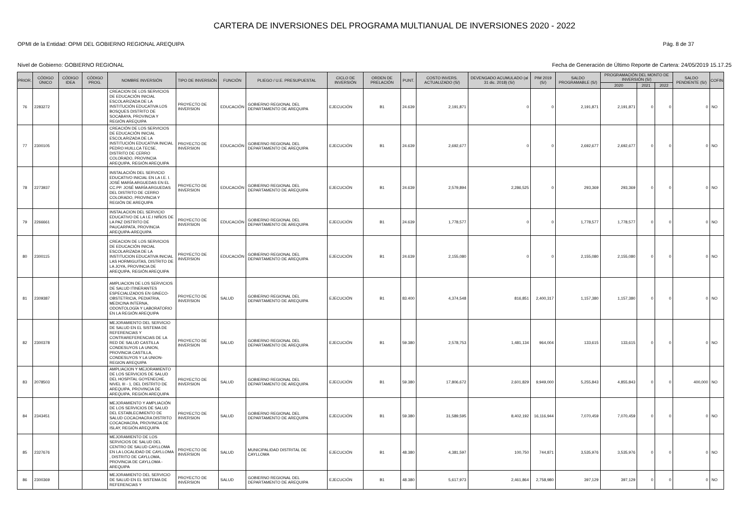CARTERA DE INVERSIONES DEL PROGRAMA MULTIANUAL DE INVERSIONES 2020 - 2022
OPMI de la Entidad: OPMI DEL GOBIERNO REGIONAL AREQUIPA Pág. 8 de 37
Nivel de Gobierno: GOBIERNO REGIONAL Fecha de Generación de Último Reporte de Cartera: 24/05/2019 15.17.25
| PRIOR. | CÓDIGO ÚNICO | CÓDIGO IDEA | CÓDIGO PROG. | NOMBRE INVERSIÓN | TIPO DE INVERSIÓN | FUNCIÓN | PLIEGO / U.E. PRESUPUESTAL | CICLO DE INVERSIÓN | ORDEN DE PRELACIÓN | PUNT. | COSTO INVERS. ACTUALIZADO (S/) | DEVENGADO ACUMULADO (al 31 dic. 2018) (S/) | PIM 2019 (S/) | SALDO PROGRAMABLE (S/) | PROGRAMACIÓN DEL MONTO DE INVERSIÓN (S/) | | | SALDO PENDIENTE (S/) | COFIN |
| --- | --- | --- | --- | --- | --- | --- | --- | --- | --- | --- | --- | --- | --- | --- | --- | --- | --- | --- | --- |
| | | | | | | | | | | | | | | | 2020 | 2021 | 2022 | | |
| 76 | 2283272 | | | CREACION DE LOS SERVICIOS DE EDUCACIÓN INICIAL ESCOLARIZADA DE LA INSTITUCIÓN EDUCATIVA LOS BOSQUES DISTRITO DE SOCABAYA, PROVINCIA Y REGIÓN AREQUIPA | PROYECTO DE INVERSION | EDUCACIÓN | GOBIERNO REGIONAL DEL DEPARTAMENTO DE AREQUIPA | EJECUCIÓN | B1 | 24.639 | 2,191,871 | 0 | 0 | 2,191,871 | 2,191,871 | 0 | 0 | 0 | NO |
| 77 | 2300105 | | | CREACIÓN DE LOS SERVICIOS DE EDUCACIÓN INICIAL ESCOLARIZADA DE LA INSTITUCIÓN EDUCATIVA INICIAL PEDRO HUILLCA TECSE, DISTRITO DE CERRO COLORADO, PROVINCIA AREQUIPA, REGIÓN AREQUIPA | PROYECTO DE INVERSION | EDUCACIÓN | GOBIERNO REGIONAL DEL DEPARTAMENTO DE AREQUIPA | EJECUCIÓN | B1 | 24.639 | 2,692,677 | 0 | 0 | 2,692,677 | 2,692,677 | 0 | 0 | 0 | NO |
| 78 | 2273937 | | | INSTALACIÓN DEL SERVICIO EDUCATIVO INICIAL EN LA I.E. I. JOSÉ MARÍA ARGUEDAS EN EL CC.PP. JOSÉ MARÍA ARGUEDAS DEL DISTRITO DE CERRO COLORADO, PROVINCIA Y REGIÓN DE AREQUIPA | PROYECTO DE INVERSION | EDUCACIÓN | GOBIERNO REGIONAL DEL DEPARTAMENTO DE AREQUIPA | EJECUCIÓN | B1 | 24.639 | 2,579,894 | 2,286,525 | 0 | 293,369 | 293,369 | 0 | 0 | 0 | NO |
| 79 | 2266661 | | | INSTALACION DEL SERVICIO EDUCATIVO DE LA I.E.I NIÑOS DE LA PAZ DISTRITO DE PAUCARPATA, PROVINCIA AREQUIPA-AREQUIPA | PROYECTO DE INVERSION | EDUCACIÓN | GOBIERNO REGIONAL DEL DEPARTAMENTO DE AREQUIPA | EJECUCIÓN | B1 | 24.639 | 1,778,577 | 0 | 0 | 1,778,577 | 1,778,577 | 0 | 0 | 0 | NO |
| 80 | 2300115 | | | CREACION DE LOS SERVICIOS DE EDUCACIÓN INICIAL ESCOLARIZADA DE LA INSTITUCION EDUCATIVA INICIAL LAS HORMIGUITAS, DISTRITO DE LA JOYA, PROVINCIA DE AREQUIPA, REGIÓN AREQUIPA | PROYECTO DE INVERSION | EDUCACIÓN | GOBIERNO REGIONAL DEL DEPARTAMENTO DE AREQUIPA | EJECUCIÓN | B1 | 24.639 | 2,155,080 | 0 | 0 | 2,155,080 | 2,155,080 | 0 | 0 | 0 | NO |
| 81 | 2309387 | | | AMPLIACION DE LOS SERVICIOS DE SALUD ITINERANTES ESPECIALIZADOS EN GINECO-OBSTETRICIA, PEDIATRIA, MEDICINA INTERNA, ODONTOLOGÍA Y LABORATORIO EN LA REGIÓN AREQUIPA | PROYECTO DE INVERSION | SALUD | GOBIERNO REGIONAL DEL DEPARTAMENTO DE AREQUIPA | EJECUCIÓN | B1 | 83.400 | 4,374,548 | 816,851 | 2,400,317 | 1,157,380 | 1,157,380 | 0 | 0 | 0 | NO |
| 82 | 2300378 | | | MEJORAMIENTO DEL SERVICIO DE SALUD EN EL SISTEMA DE REFERENCIAS Y CONTRAREFERENCIAS DE LA RED DE SALUD CASTILLA CONDESUYOS LA UNION, PROVINCIA CASTILLA, CONDESUYOS Y LA UNION-REGION AREQUIPA | PROYECTO DE INVERSION | SALUD | GOBIERNO REGIONAL DEL DEPARTAMENTO DE AREQUIPA | EJECUCIÓN | B1 | 59.380 | 2,578,753 | 1,481,134 | 964,004 | 133,615 | 133,615 | 0 | 0 | 0 | NO |
| 83 | 2078503 | | | AMPLIACION Y MEJORAMIENTO DE LOS SERVICIOS DE SALUD DEL HOSPITAL GOYENECHE, NIVEL III - 1, DEL DISTRITO DE AREQUIPA, PROVINCIA DE AREQUIPA, REGIÓN AREQUIPA | PROYECTO DE INVERSION | SALUD | GOBIERNO REGIONAL DEL DEPARTAMENTO DE AREQUIPA | EJECUCIÓN | B1 | 59.380 | 17,806,672 | 2,601,829 | 9,949,000 | 5,255,843 | 4,855,843 | 0 | 0 | 400,000 | NO |
| 84 | 2343451 | | | MEJORAMIENTO Y AMPLIACIÓN DE LOS SERVICIOS DE SALUD DEL ESTABLECIMIENTO DE SALUD COCACHACRA DISTRITO COCACHACRA, PROVINCIA DE ISLAY, REGIÓN AREQUIPA | PROYECTO DE INVERSION | SALUD | GOBIERNO REGIONAL DEL DEPARTAMENTO DE AREQUIPA | EJECUCIÓN | B1 | 59.380 | 31,589,595 | 8,402,192 | 16,116,944 | 7,070,459 | 7,070,459 | 0 | 0 | 0 | NO |
| 85 | 2327676 | | | MEJORAMIENTO DE LOS SERVICIOS DE SALUD DEL CENTRO DE SALUD CAYLLOMA EN LA LOCALIDAD DE CAYLLOMA , DISTRITO DE CAYLLOMA, PROVINCIA DE CAYLLOMA - AREQUIPA | PROYECTO DE INVERSION | SALUD | MUNICIPALIDAD DISTRITAL DE CAYLLOMA | EJECUCIÓN | B1 | 48.380 | 4,381,597 | 100,750 | 744,871 | 3,535,976 | 3,535,976 | 0 | 0 | 0 | NO |
| 86 | 2300369 | | | MEJORAMIENTO DEL SERVICIO DE SALUD EN EL SISTEMA DE REFERENCIAS Y | PROYECTO DE INVERSION | SALUD | GOBIERNO REGIONAL DEL DEPARTAMENTO DE AREQUIPA | EJECUCIÓN | B1 | 48.380 | 5,617,973 | 2,461,864 | 2,758,980 | 397,129 | 397,129 | 0 | 0 | 0 | NO |